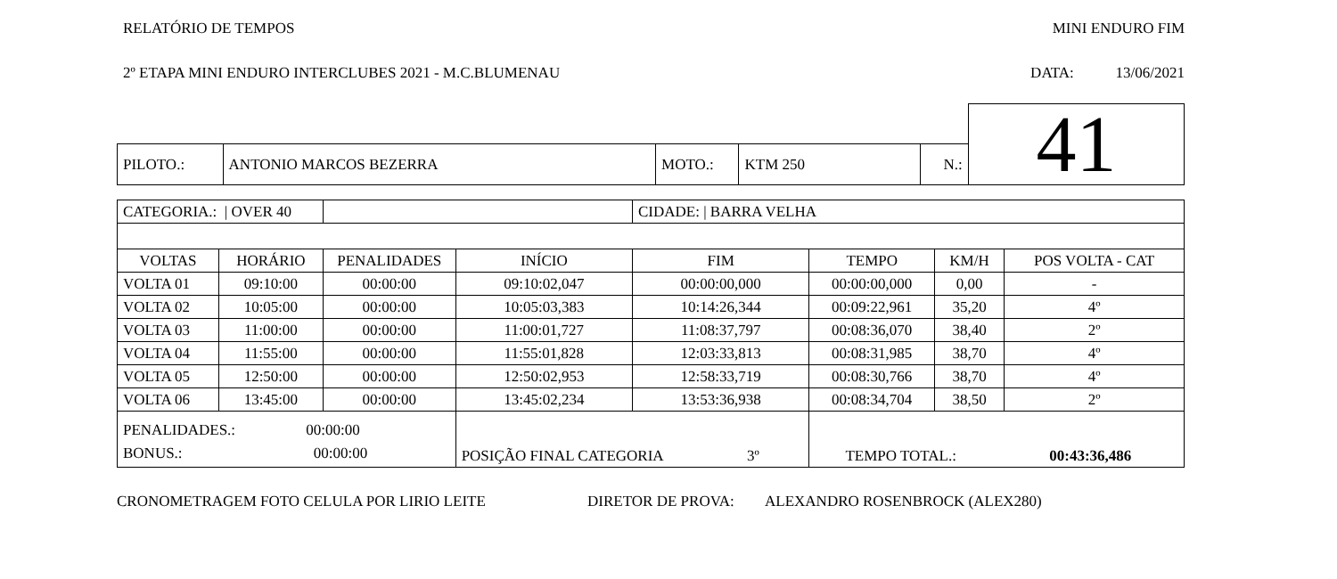RELATÓRIO DE TEMPOS MINI ENDURO FIM
2º ETAPA MINI ENDURO INTERCLUBES 2021 - M.C.BLUMENAU DATA: 13/06/2021
| | | | | | 41 |
| PILOTO.: | ANTONIO MARCOS BEZERRA | MOTO.: | KTM 250 | N.: | |
| CATEGORIA.: / OVER 40 | | | | CIDADE: / BARRA VELHA | | | |
| VOLTAS | HORÁRIO | PENALIDADES | INÍCIO | FIM | TEMPO | KM/H | POS VOLTA - CAT |
| VOLTA 01 | 09:10:00 | 00:00:00 | 09:10:02,047 | 00:00:00,000 | 00:00:00,000 | 0,00 | - |
| VOLTA 02 | 10:05:00 | 00:00:00 | 10:05:03,383 | 10:14:26,344 | 00:09:22,961 | 35,20 | 4º |
| VOLTA 03 | 11:00:00 | 00:00:00 | 11:00:01,727 | 11:08:37,797 | 00:08:36,070 | 38,40 | 2º |
| VOLTA 04 | 11:55:00 | 00:00:00 | 11:55:01,828 | 12:03:33,813 | 00:08:31,985 | 38,70 | 4º |
| VOLTA 05 | 12:50:00 | 00:00:00 | 12:50:02,953 | 12:58:33,719 | 00:08:30,766 | 38,70 | 4º |
| VOLTA 06 | 13:45:00 | 00:00:00 | 13:45:02,234 | 13:53:36,938 | 00:08:34,704 | 38,50 | 2º |
| PENALIDADES.: 00:00:00 BONUS.: 00:00:00 | | | POSIÇÃO FINAL CATEGORIA 3º | | TEMPO TOTAL.: 00:43:36,486 | | |
CRONOMETRAGEM FOTO CELULA POR LIRIO LEITE DIRETOR DE PROVA: ALEXANDRO ROSENBROCK (ALEX280)